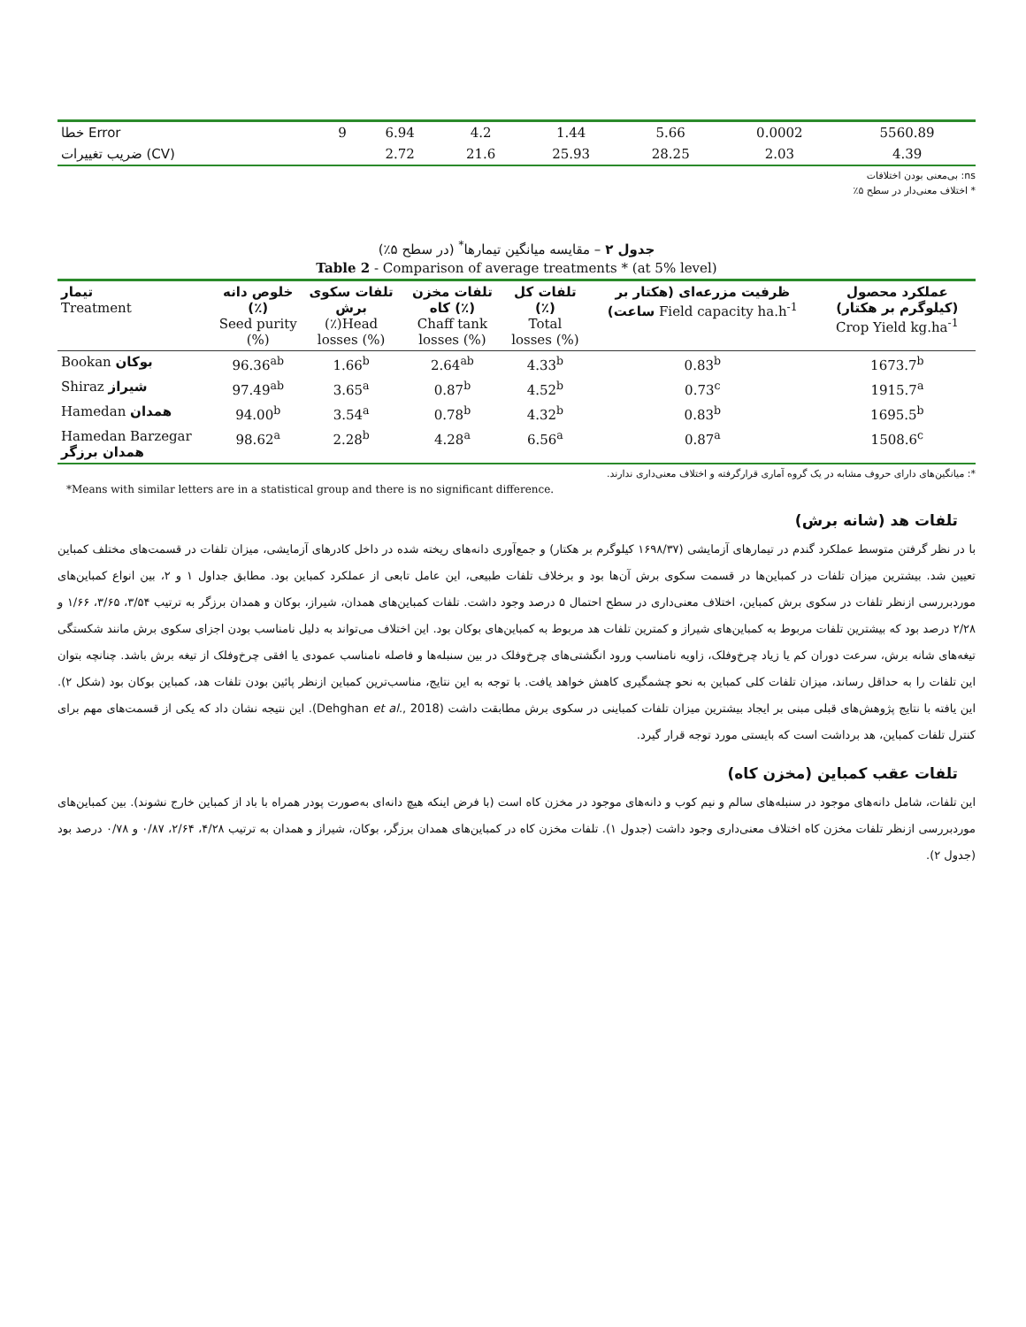| خطا Error | 9 | 6.94 | 4.2 | 1.44 | 5.66 | 0.0002 | 5560.89 |
| ضریب تغییرات (CV) | | 2.72 | 21.6 | 25.93 | 28.25 | 2.03 | 4.39 |
ns: بی‌معنی بودن اختلافات
* اختلاف معنی‌دار در سطح ۵٪
جدول ۲ – مقایسه میانگین تیمارها<sup>*</sup> (در سطح ۵٪)
Table 2 - Comparison of average treatments * (at 5% level)
| تیمار Treatment | خلوص دانه (٪) Seed purity (%) | تلفات سکوی برش (٪)Head losses (%) | تلفات مخزن کاه (٪) Chaff tank losses (%) | تلفات کل (٪) Total losses (%) | ظرفیت مزرعه‌ای (هکتار بر ساعت) Field capacity ha.h<sup>-1</sup> | عملکرد محصول (کیلوگرم بر هکتار) Crop Yield kg.ha<sup>-1</sup> |
| --- | --- | --- | --- | --- | --- | --- |
| Bookan بوکان | 96.36<sup>ab</sup> | 1.66<sup>b</sup> | 2.64<sup>ab</sup> | 4.33<sup>b</sup> | 0.83<sup>b</sup> | 1673.7<sup>b</sup> |
| Shiraz شیراز | 97.49<sup>ab</sup> | 3.65<sup>a</sup> | 0.87<sup>b</sup> | 4.52<sup>b</sup> | 0.73<sup>c</sup> | 1915.7<sup>a</sup> |
| Hamedan همدان | 94.00<sup>b</sup> | 3.54<sup>a</sup> | 0.78<sup>b</sup> | 4.32<sup>b</sup> | 0.83<sup>b</sup> | 1695.5<sup>b</sup> |
| Hamedan Barzegar همدان برزگر | 98.62<sup>a</sup> | 2.28<sup>b</sup> | 4.28<sup>a</sup> | 6.56<sup>a</sup> | 0.87<sup>a</sup> | 1508.6<sup>c</sup> |
*: میانگین‌های دارای حروف مشابه در یک گروه آماری قرارگرفته و اختلاف معنی‌داری ندارند.
*Means with similar letters are in a statistical group and there is no significant difference.
تلفات هد (شانه برش)
با در نظر گرفتن متوسط عملکرد گندم در تیمارهای آزمایشی (۱۶۹۸/۳۷ کیلوگرم بر هکتار) و جمع‌آوری دانه‌های ریخته شده در داخل کادرهای آزمایشی، میزان تلفات در قسمت‌های مختلف کمباین تعیین شد. بیشترین میزان تلفات در کمباین‌ها در قسمت سکوی برش آن‌ها بود و برخلاف تلفات طبیعی، این عامل تابعی از عملکرد کمباین بود. مطابق جداول ۱ و ۲، بین انواع کمباین‌های موردبررسی ازنظر تلفات در سکوی برش کمباین، اختلاف معنی‌داری در سطح احتمال ۵ درصد وجود داشت. تلفات کمباین‌های همدان، شیراز، بوکان و همدان برزگر به ترتیب ۳/۵۴، ۳/۶۵، ۱/۶۶ و ۲/۲۸ درصد بود که بیشترین تلفات مربوط به کمباین‌های شیراز و کمترین تلفات هد مربوط به کمباین‌های بوکان بود. این اختلاف می‌تواند به دلیل نامناسب بودن اجزای سکوی برش مانند شکستگی تیغه‌های شانه برش، سرعت دوران کم یا زیاد چرخ‌وفلک، زاویه نامناسب ورود انگشتی‌های چرخ‌وفلک در بین سنبله‌ها و فاصله نامناسب عمودی یا افقی چرخ‌وفلک از تیغه برش باشد. چنانچه بتوان این تلفات را به حداقل رساند، میزان تلفات کلی کمباین به نحو چشمگیری کاهش خواهد یافت. با توجه به این نتایج، مناسب‌ترین کمباین ازنظر پائین بودن تلفات هد، کمباین بوکان بود (شکل ۲). این یافته با نتایج پژوهش‌های قبلی مبنی بر ایجاد بیشترین میزان تلفات کمباینی در سکوی برش مطابقت داشت (Dehghan et al., 2018). این نتیجه نشان داد که یکی از قسمت‌های مهم برای کنترل تلفات کمباین، هد برداشت است که بایستی مورد توجه قرار گیرد.
تلفات عقب کمباین (مخزن کاه)
این تلفات، شامل دانه‌های موجود در سنبله‌های سالم و نیم کوب و دانه‌های موجود در مخزن کاه است (با فرض اینکه هیچ دانه‌ای به‌صورت پودر همراه با باد از کمباین خارج نشوند). بین کمباین‌های موردبررسی ازنظر تلفات مخزن کاه اختلاف معنی‌داری وجود داشت (جدول ۱). تلفات مخزن کاه در کمباین‌های همدان برزگر، بوکان، شیراز و همدان به ترتیب ۴/۲۸، ۲/۶۴، ۰/۸۷ و ۰/۷۸ درصد بود (جدول ۲).